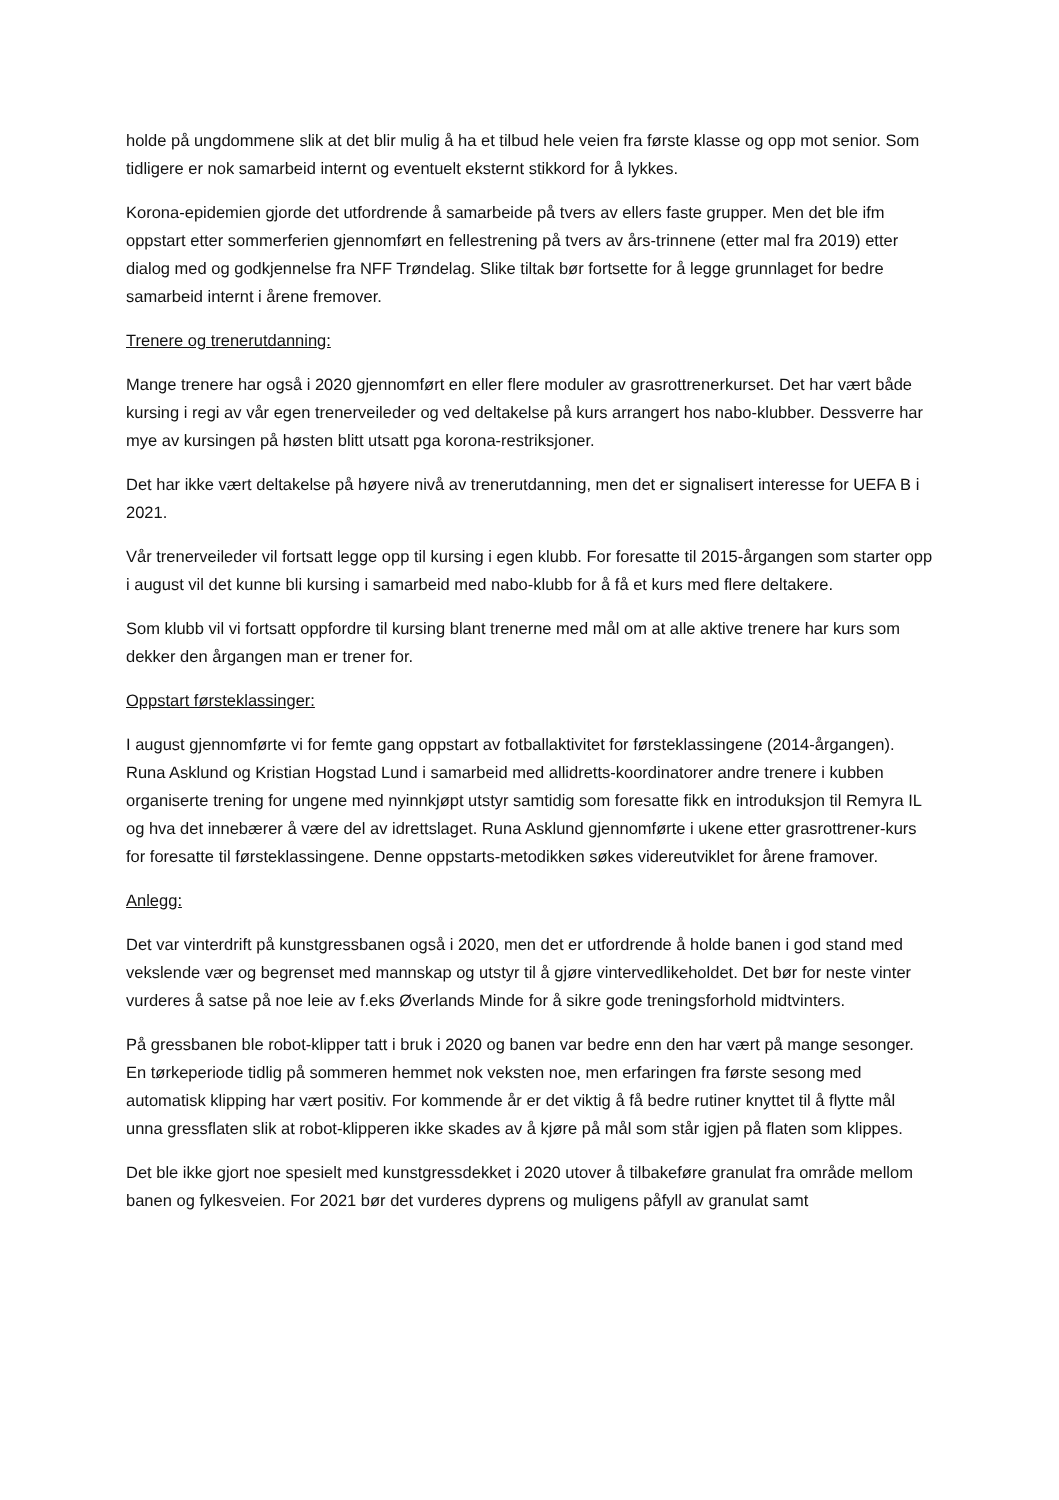holde på ungdommene slik at det blir mulig å ha et tilbud hele veien fra første klasse og opp mot senior. Som tidligere er nok samarbeid internt og eventuelt eksternt stikkord for å lykkes.
Korona-epidemien gjorde det utfordrende å samarbeide på tvers av ellers faste grupper. Men det ble ifm oppstart etter sommerferien gjennomført en fellestrening på tvers av års-trinnene (etter mal fra 2019) etter dialog med og godkjennelse fra NFF Trøndelag. Slike tiltak bør fortsette for å legge grunnlaget for bedre samarbeid internt i årene fremover.
Trenere og trenerutdanning:
Mange trenere har også i 2020 gjennomført en eller flere moduler av grasrottrenerkurset. Det har vært både kursing i regi av vår egen trenerveileder og ved deltakelse på kurs arrangert hos nabo-klubber. Dessverre har mye av kursingen på høsten blitt utsatt pga korona-restriksjoner.
Det har ikke vært deltakelse på høyere nivå av trenerutdanning, men det er signalisert interesse for UEFA B i 2021.
Vår trenerveileder vil fortsatt legge opp til kursing i egen klubb. For foresatte til 2015-årgangen som starter opp i august vil det kunne bli kursing i samarbeid med nabo-klubb for å få et kurs med flere deltakere.
Som klubb vil vi fortsatt oppfordre til kursing blant trenerne med mål om at alle aktive trenere har kurs som dekker den årgangen man er trener for.
Oppstart førsteklassinger:
I august gjennomførte vi for femte gang oppstart av fotballaktivitet for førsteklassingene (2014-årgangen). Runa Asklund og Kristian Hogstad Lund i samarbeid med allidretts-koordinatorer andre trenere i kubben organiserte trening for ungene med nyinnkjøpt utstyr samtidig som foresatte fikk en introduksjon til Remyra IL og hva det innebærer å være del av idrettslaget. Runa Asklund gjennomførte i ukene etter grasrottrener-kurs for foresatte til førsteklassingene. Denne oppstarts-metodikken søkes videreutviklet for årene framover.
Anlegg:
Det var vinterdrift på kunstgressbanen også i 2020, men det er utfordrende å holde banen i god stand med vekslende vær og begrenset med mannskap og utstyr til å gjøre vintervedlikeholdet. Det bør for neste vinter vurderes å satse på noe leie av f.eks Øverlands Minde for å sikre gode treningsforhold midtvinters.
På gressbanen ble robot-klipper tatt i bruk i 2020 og banen var bedre enn den har vært på mange sesonger. En tørkeperiode tidlig på sommeren hemmet nok veksten noe, men erfaringen fra første sesong med automatisk klipping har vært positiv. For kommende år er det viktig å få bedre rutiner knyttet til å flytte mål unna gressflaten slik at robot-klipperen ikke skades av å kjøre på mål som står igjen på flaten som klippes.
Det ble ikke gjort noe spesielt med kunstgressdekket i 2020 utover å tilbakeføre granulat fra område mellom banen og fylkesveien. For 2021 bør det vurderes dyprens og muligens påfyll av granulat samt